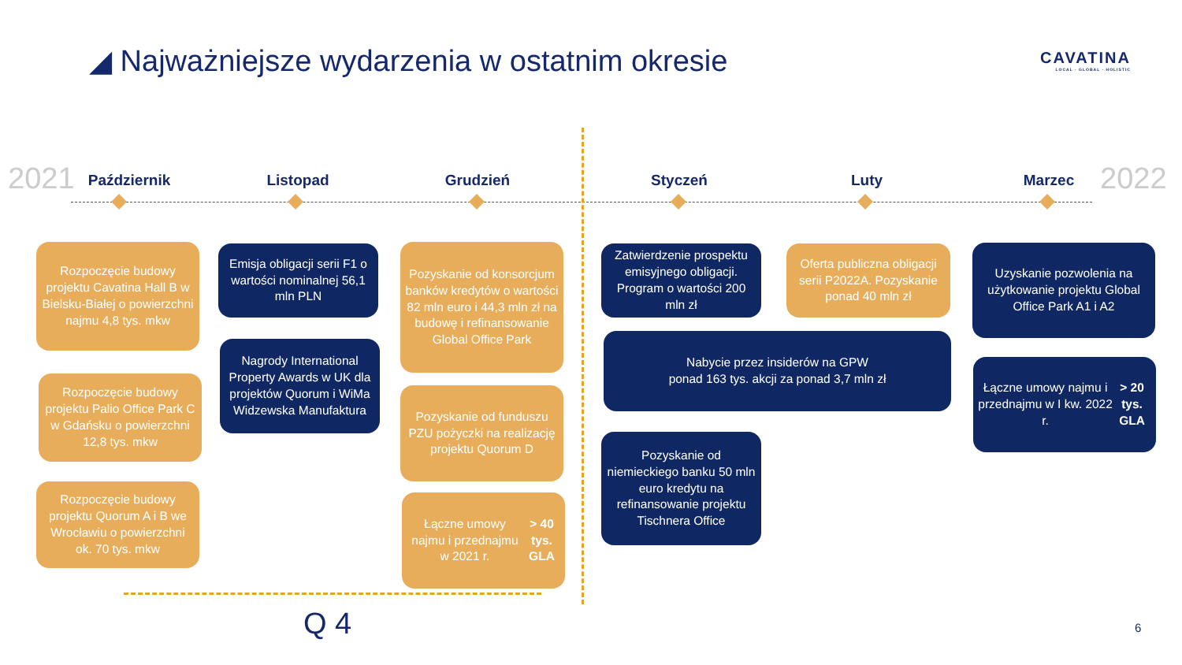◢ Najważniejsze wydarzenia w ostatnim okresie
CAVATINA
LOCAL · GLOBAL · HOLISTIC
2021 2022
Październik Listopad Grudzień Styczeń Luty Marzec
Rozpoczęcie budowy projektu Cavatina Hall B w Bielsku-Białej o powierzchni najmu 4,8 tys. mkw
Rozpoczęcie budowy projektu Palio Office Park C w Gdańsku o powierzchni 12,8 tys. mkw
Rozpoczęcie budowy projektu Quorum A i B we Wrocławiu o powierzchni ok. 70 tys. mkw
Emisja obligacji serii F1 o wartości nominalnej 56,1 mln PLN
Nagrody International Property Awards w UK dla projektów Quorum i WiMa Widzewska Manufaktura
Pozyskanie od konsorcjum banków kredytów o wartości 82 mln euro i 44,3 mln zł na budowę i refinansowanie Global Office Park
Pozyskanie od funduszu PZU pożyczki na realizację projektu Quorum D
Łączne umowy najmu i przednajmu w 2021 r.
> 40 tys. GLA
Zatwierdzenie prospektu emisyjnego obligacji. Program o wartości 200 mln zł
Oferta publiczna obligacji serii P2022A. Pozyskanie ponad 40 mln zł
Nabycie przez insiderów na GPW
ponad 163 tys. akcji za ponad 3,7 mln zł
Pozyskanie od niemieckiego banku 50 mln euro kredytu na refinansowanie projektu Tischnera Office
Uzyskanie pozwolenia na użytkowanie projektu Global Office Park A1 i A2
Łączne umowy najmu i przednajmu w I kw. 2022 r.
> 20 tys. GLA
Q 4 6